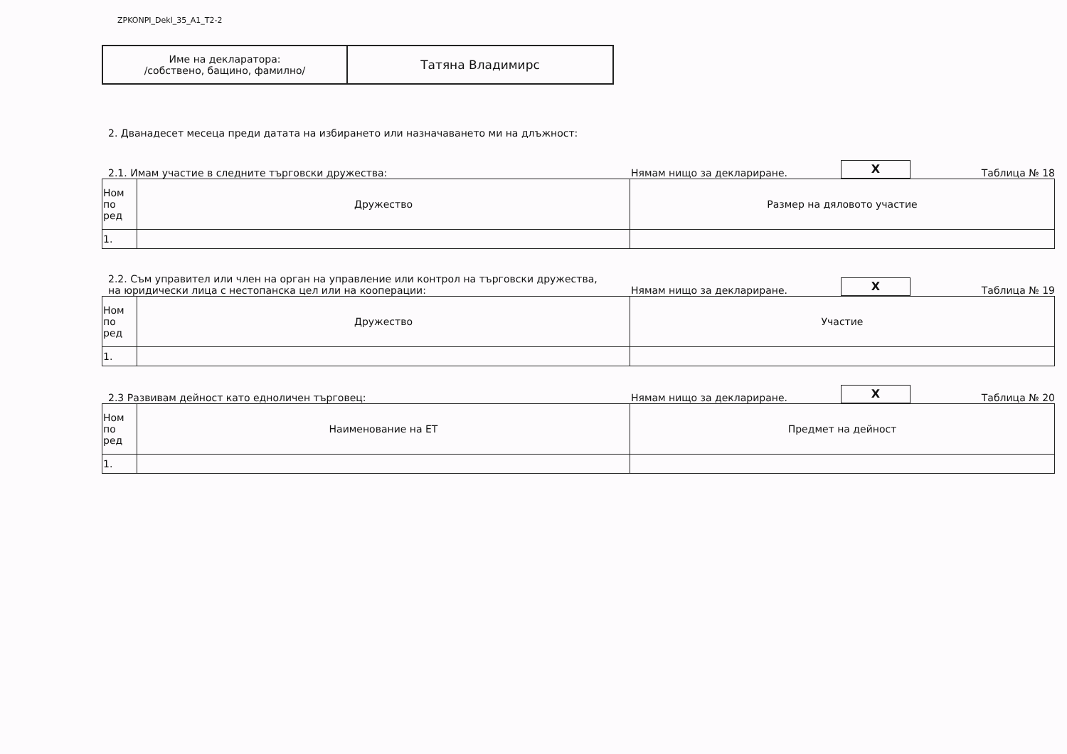ZPKONPI_Dekl_35_A1_T2-2
| Име на декларатора: /собствено, бащино, фамилно/ | Татяна Владимирс |
2. Дванадесет месеца преди датата на избирането или назначаването ми на длъжност:
2.1. Имам участие в следните търговски дружества:
Нямам нищо за деклариране.
X
Таблица № 18
| Ном по ред | Дружество | Размер на дяловото участие |
| --- | --- | --- |
| 1. | | |
2.2. Съм управител или член на орган на управление или контрол на търговски дружества,
на юридически лица с нестопанска цел или на кооперации:
Нямам нищо за деклариране.
X
Таблица № 19
| Ном по ред | Дружество | Участие |
| --- | --- | --- |
| 1. | | |
2.3 Развивам дейност като едноличен търговец:
Нямам нищо за деклариране.
X
Таблица № 20
| Ном по ред | Наименование на ЕТ | Предмет на дейност |
| --- | --- | --- |
| 1. | | |